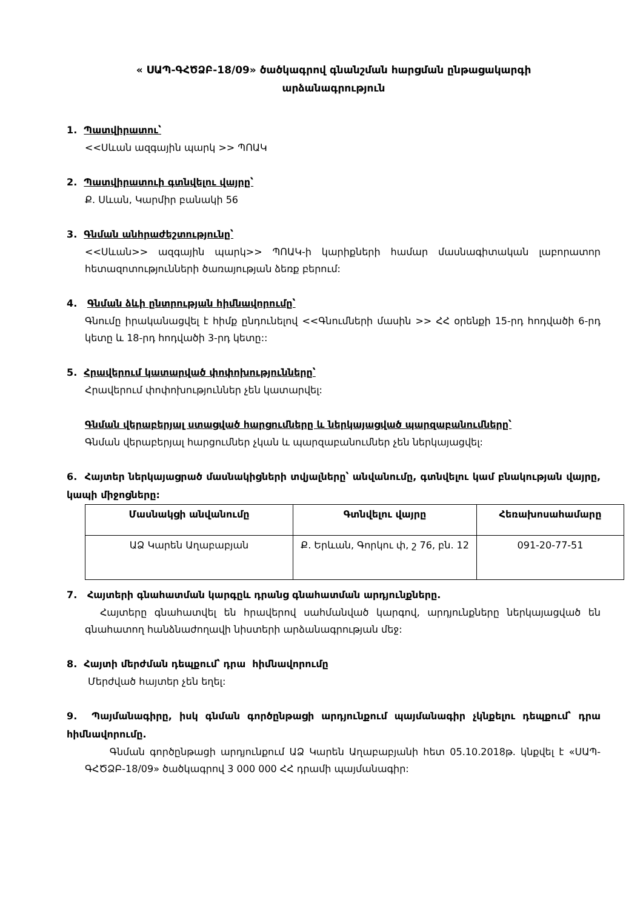« ՍԱՊ-ԳՀԾՁԲ-18/09» ծածկագրով գնանշման հարցման ընթացակարգի
արձանագրություն
1. Պատվիրատու՝
<<Սևան ազգային պարկ >> ՊՈԱԿ
2. Պատվիրատուի գտնվելու վայրը՝
Ք. Սևան, Կարմիր բանակի 56
3. Գնման անհրաժեշտությունը՝
<<Սևան>> ազգային պարկ>> ՊՈԱԿ-ի կարիքների համար մասնագիտական լաբորատոր հետազոտությունների ծառայության ձեռք բերում:
4. Գնման ձևի ընտրության հիմնավորումը՝
Գնումը իրականացվել է հիմք ընդունելով <<Գնումների մասին >> ՀՀ օրենքի 15-րդ հոդվածի 6-րդ կետը և 18-րդ հոդվածի 3-րդ կետը::
5. Հրավերում կատարված փոփոխությունները՝
Հրավերում փոփոխություններ չեն կատարվել:
Գնման վերաբերյալ ստացված հարցումները և ներկայացված պարզաբանումները՝
Գնման վերաբերյալ հարցումներ չկան և պարզաբանումներ չեն ներկայացվել:
6. Հայտեր ներկայացրած մասնակիցների տվյալները՝ անվանումը, գտնվելու կամ բնակության վայրը, կապի միջոցները:
| Մասնակցի անվանումը | Գտնվելու վայրը | Հեռախոսահամարը |
| --- | --- | --- |
| ԱՁ Կարեն Աղաբաբյան | Ք. Երևան, Գորկու փ, շ 76, բն. 12 | 091-20-77-51 |
7. Հայտերի գնահատման կարգըև դրանց գնահատման արդյունքները.
Հայտերը գնահատվել են հրավերով սահմանված կարգով, արդյունքները ներկայացված են գնահատող հանձնաժողավի նիստերի արձանագրության մեջ:
8. Հայտի մերժման դեպքում՝ դրա հիմնավորումը
Մերժված հայտեր չեն եղել:
9. Պայմանագիրը, իսկ գնման գործընթացի արդյունքում պայմանագիր չկնքելու դեպքում՝ դրա հիմնավորումը.
Գնման գործընթացի արդյունքում ԱՁ Կարեն Աղաբաբյանի հետ 05.10.2018թ. կնքվել է «ՍԱՊ-ԳՀԾՁԲ-18/09» ծածկագրով 3 000 000 ՀՀ դրամի պայմանագիր: